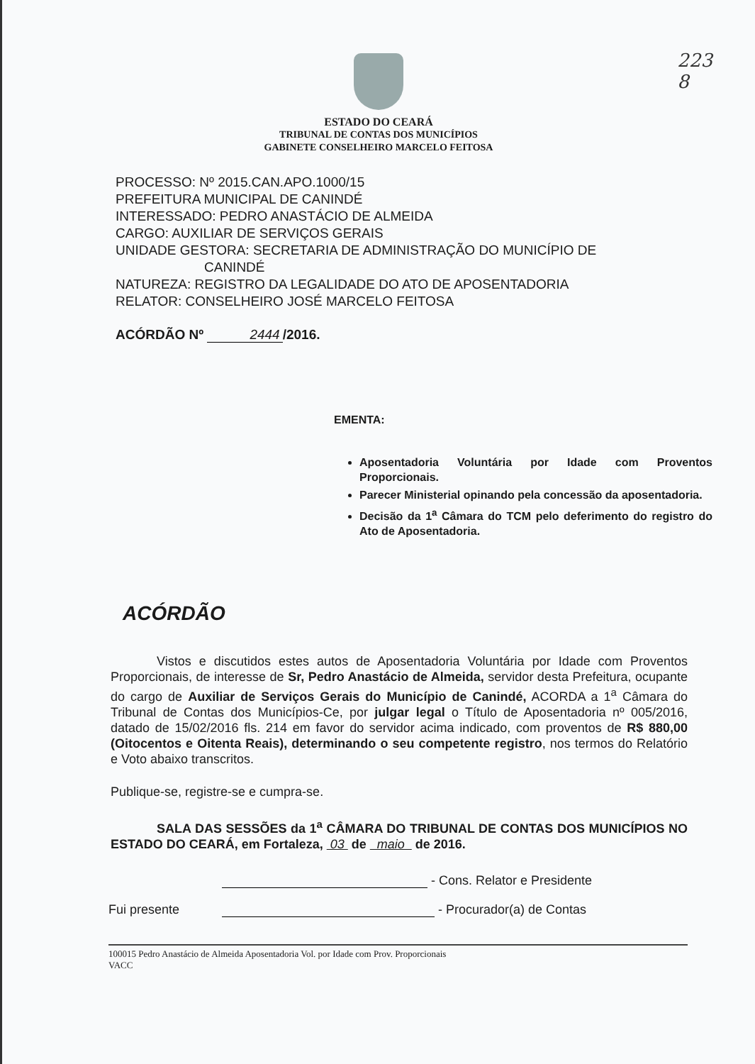223
8
ESTADO DO CEARÁ
TRIBUNAL DE CONTAS DOS MUNICÍPIOS
GABINETE CONSELHEIRO MARCELO FEITOSA
PROCESSO: Nº 2015.CAN.APO.1000/15
PREFEITURA MUNICIPAL DE CANINDÉ
INTERESSADO: PEDRO ANASTÁCIO DE ALMEIDA
CARGO: AUXILIAR DE SERVIÇOS GERAIS
UNIDADE GESTORA: SECRETARIA DE ADMINISTRAÇÃO DO MUNICÍPIO DE
CANINDÉ
NATUREZA: REGISTRO DA LEGALIDADE DO ATO DE APOSENTADORIA
RELATOR: CONSELHEIRO JOSÉ MARCELO FEITOSA
ACÓRDÃO Nº 2444 /2016.
EMENTA:
Aposentadoria Voluntária por Idade com Proventos Proporcionais.
Parecer Ministerial opinando pela concessão da aposentadoria.
Decisão da 1<sup>a</sup> Câmara do TCM pelo deferimento do registro do Ato de Aposentadoria.
ACÓRDÃO
Vistos e discutidos estes autos de Aposentadoria Voluntária por Idade com Proventos Proporcionais, de interesse de Sr, Pedro Anastácio de Almeida, servidor desta Prefeitura, ocupante do cargo de Auxiliar de Serviços Gerais do Município de Canindé, ACORDA a 1<sup>a</sup> Câmara do Tribunal de Contas dos Municípios-Ce, por julgar legal o Título de Aposentadoria nº 005/2016, datado de 15/02/2016 fls. 214 em favor do servidor acima indicado, com proventos de R$ 880,00 (Oitocentos e Oitenta Reais), determinando o seu competente registro, nos termos do Relatório e Voto abaixo transcritos.
Publique-se, registre-se e cumpra-se.
SALA DAS SESSÕES da 1<sup>a</sup> CÂMARA DO TRIBUNAL DE CONTAS DOS MUNICÍPIOS NO ESTADO DO CEARÁ, em Fortaleza, 03 de maio de 2016.
- Cons. Relator e Presidente
Fui presente - Procurador(a) de Contas
100015 Pedro Anastácio de Almeida Aposentadoria Vol. por Idade com Prov. Proporcionais
VACC